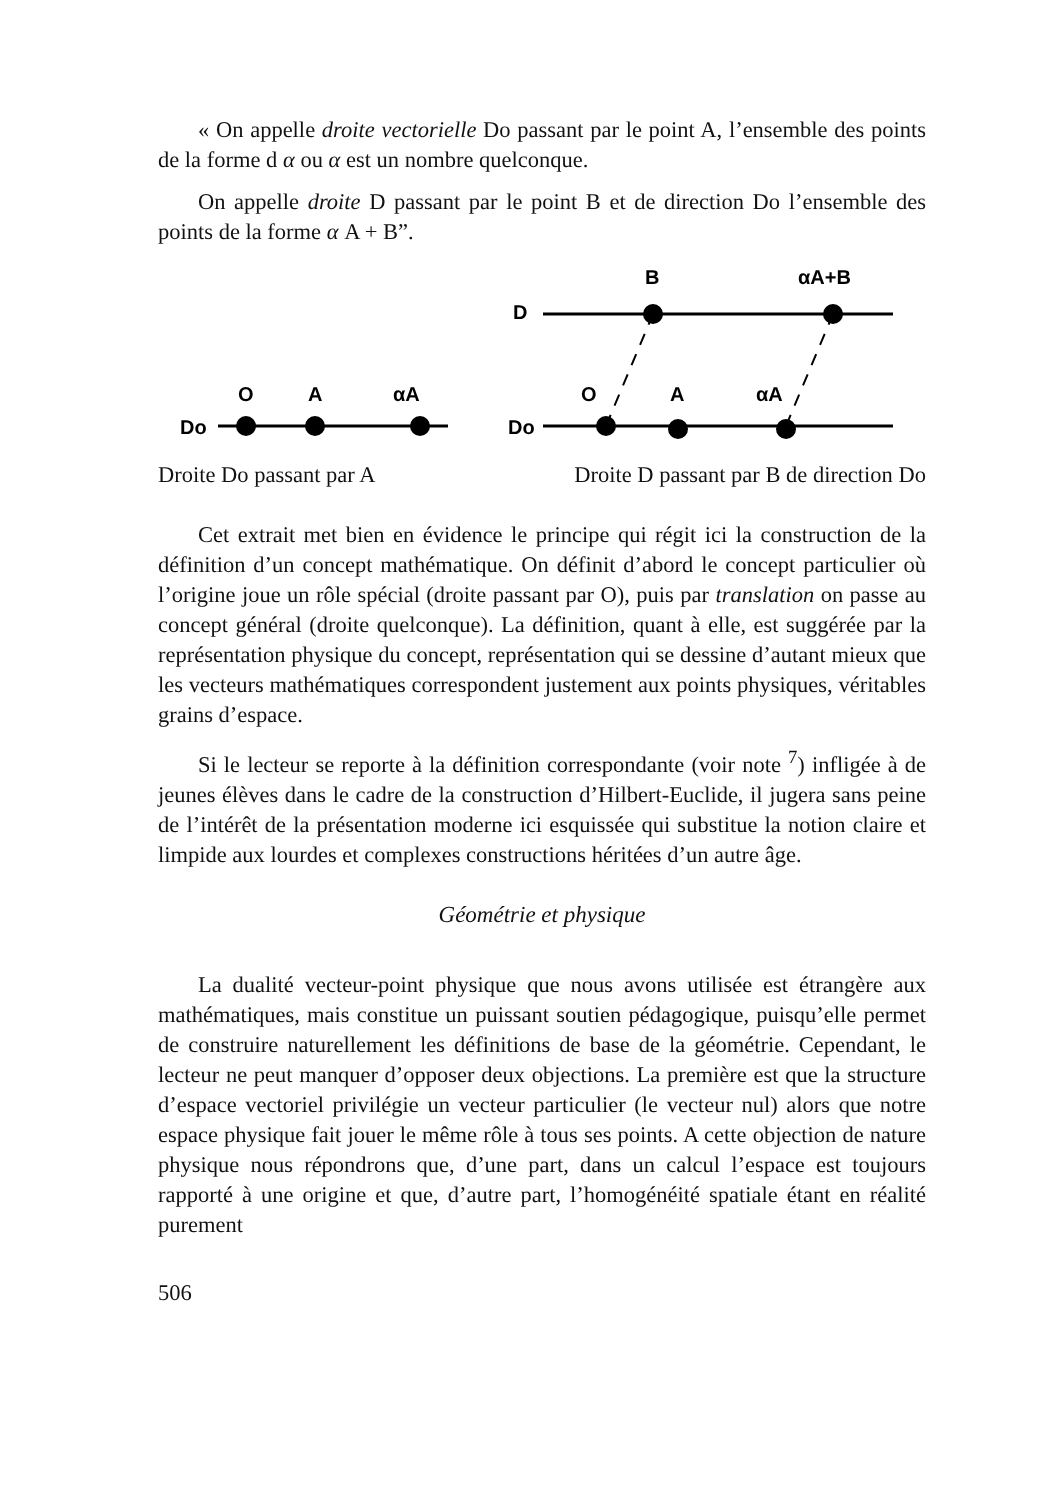« On appelle droite vectorielle Do passant par le point A, l’ensemble des points de la forme d α ou α est un nombre quelconque.
On appelle droite D passant par le point B et de direction Do l’ensemble des points de la forme α A + B”.
Do
O
A
αA
Do
D
O
A
αA
B
αA+B
Droite Do passant par A Droite D passant par B de direction Do
Cet extrait met bien en évidence le principe qui régit ici la construction de la définition d’un concept mathématique. On définit d’abord le concept particulier où l’origine joue un rôle spécial (droite passant par O), puis par translation on passe au concept général (droite quelconque). La définition, quant à elle, est suggérée par la représentation physique du concept, représentation qui se dessine d’autant mieux que les vecteurs mathématiques correspondent justement aux points physiques, véritables grains d’espace.
Si le lecteur se reporte à la définition correspondante (voir note <sup>7</sup>) infligée à de jeunes élèves dans le cadre de la construction d’Hilbert-Euclide, il jugera sans peine de l’intérêt de la présentation moderne ici esquissée qui substitue la notion claire et limpide aux lourdes et complexes constructions héritées d’un autre âge.
Géométrie et physique
La dualité vecteur-point physique que nous avons utilisée est étrangère aux mathématiques, mais constitue un puissant soutien pédagogique, puisqu’elle permet de construire naturellement les définitions de base de la géométrie. Cependant, le lecteur ne peut manquer d’opposer deux objections. La première est que la structure d’espace vectoriel privilégie un vecteur particulier (le vecteur nul) alors que notre espace physique fait jouer le même rôle à tous ses points. A cette objection de nature physique nous répondrons que, d’une part, dans un calcul l’espace est toujours rapporté à une origine et que, d’autre part, l’homogénéité spatiale étant en réalité purement
506